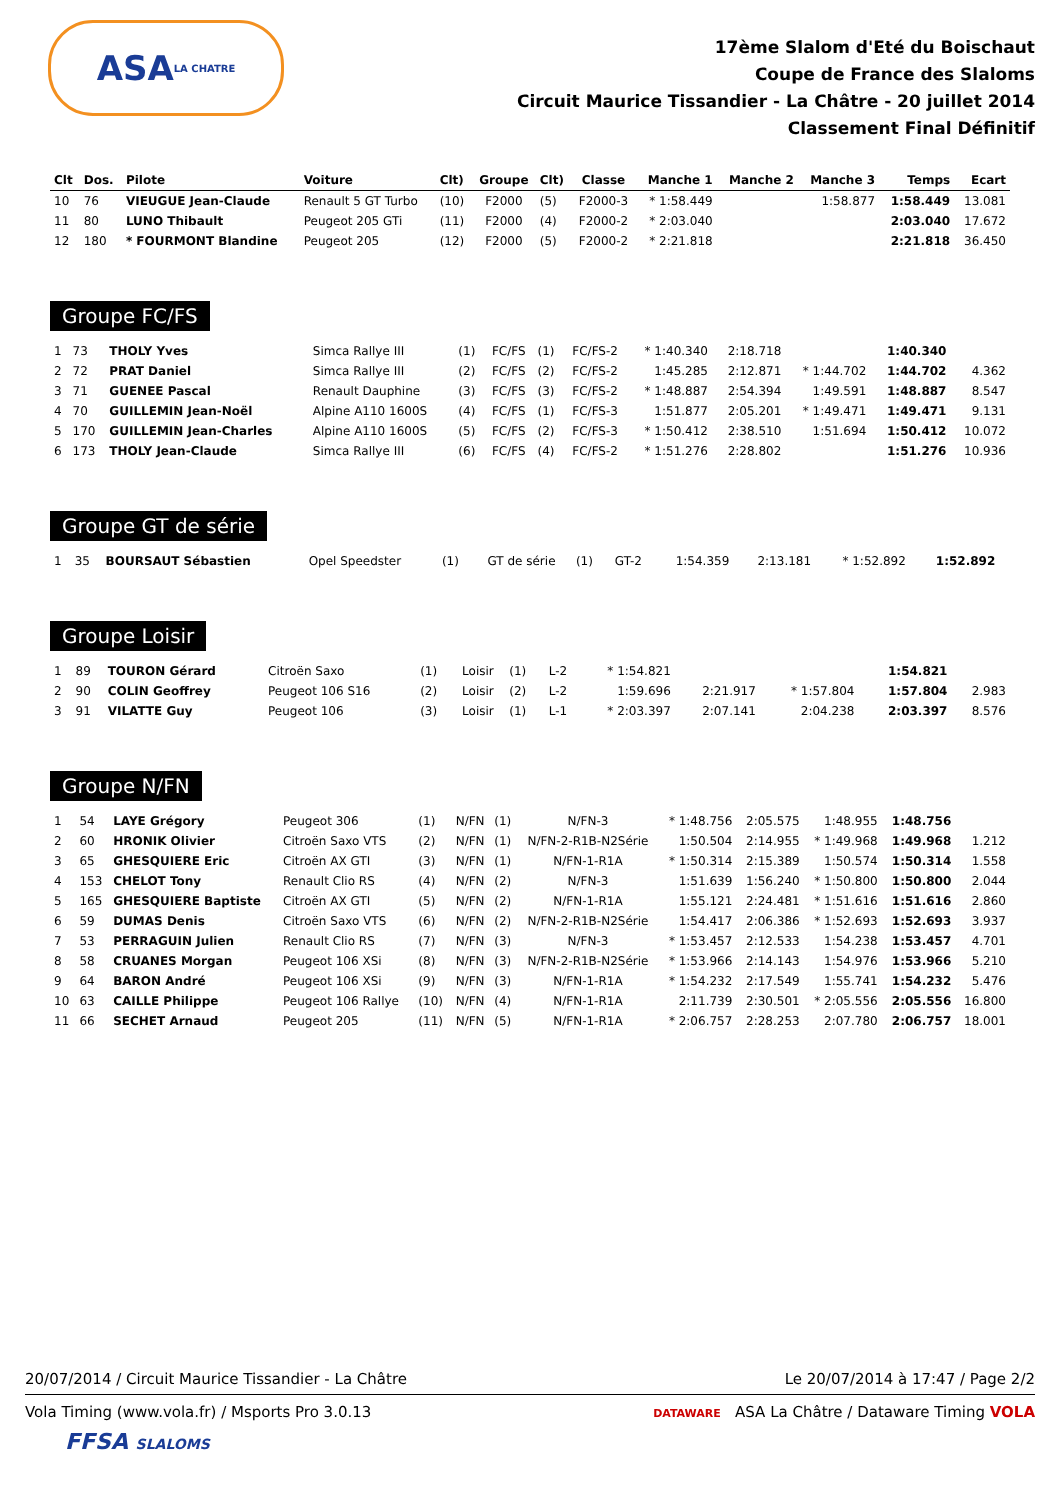ASA LA CHATRE
17ème Slalom d'Eté du Boischaut
Coupe de France des Slaloms
Circuit Maurice Tissandier - La Châtre - 20 juillet 2014
Classement Final Définitif
| Clt | Dos. | Pilote | Voiture | Clt) | Groupe | Clt) | Classe | Manche 1 | Manche 2 | Manche 3 | Temps | Ecart |
| --- | --- | --- | --- | --- | --- | --- | --- | --- | --- | --- | --- | --- |
| 10 | 76 | VIEUGUE Jean-Claude | Renault 5 GT Turbo | (10) | F2000 | (5) | F2000-3 | * 1:58.449 | | 1:58.877 | 1:58.449 | 13.081 |
| 11 | 80 | LUNO Thibault | Peugeot 205 GTi | (11) | F2000 | (4) | F2000-2 | * 2:03.040 | | | 2:03.040 | 17.672 |
| 12 | 180 | * FOURMONT Blandine | Peugeot 205 | (12) | F2000 | (5) | F2000-2 | * 2:21.818 | | | 2:21.818 | 36.450 |
Groupe FC/FS
| 1 | 73 | THOLY Yves | Simca Rallye III | (1) | FC/FS | (1) | FC/FS-2 | * 1:40.340 | 2:18.718 | | 1:40.340 | |
| 2 | 72 | PRAT Daniel | Simca Rallye III | (2) | FC/FS | (2) | FC/FS-2 | 1:45.285 | 2:12.871 | * 1:44.702 | 1:44.702 | 4.362 |
| 3 | 71 | GUENEE Pascal | Renault Dauphine | (3) | FC/FS | (3) | FC/FS-2 | * 1:48.887 | 2:54.394 | 1:49.591 | 1:48.887 | 8.547 |
| 4 | 70 | GUILLEMIN Jean-Noël | Alpine A110 1600S | (4) | FC/FS | (1) | FC/FS-3 | 1:51.877 | 2:05.201 | * 1:49.471 | 1:49.471 | 9.131 |
| 5 | 170 | GUILLEMIN Jean-Charles | Alpine A110 1600S | (5) | FC/FS | (2) | FC/FS-3 | * 1:50.412 | 2:38.510 | 1:51.694 | 1:50.412 | 10.072 |
| 6 | 173 | THOLY Jean-Claude | Simca Rallye III | (6) | FC/FS | (4) | FC/FS-2 | * 1:51.276 | 2:28.802 | | 1:51.276 | 10.936 |
Groupe GT de série
| 1 | 35 | BOURSAUT Sébastien | Opel Speedster | (1) | GT de série | (1) | GT-2 | 1:54.359 | 2:13.181 | * 1:52.892 | 1:52.892 | |
Groupe Loisir
| 1 | 89 | TOURON Gérard | Citroën Saxo | (1) | Loisir | (1) | L-2 | * 1:54.821 | | | 1:54.821 | |
| 2 | 90 | COLIN Geoffrey | Peugeot 106 S16 | (2) | Loisir | (2) | L-2 | 1:59.696 | 2:21.917 | * 1:57.804 | 1:57.804 | 2.983 |
| 3 | 91 | VILATTE Guy | Peugeot 106 | (3) | Loisir | (1) | L-1 | * 2:03.397 | 2:07.141 | 2:04.238 | 2:03.397 | 8.576 |
Groupe N/FN
| 1 | 54 | LAYE Grégory | Peugeot 306 | (1) | N/FN | (1) | N/FN-3 | * 1:48.756 | 2:05.575 | 1:48.955 | 1:48.756 | |
| 2 | 60 | HRONIK Olivier | Citroën Saxo VTS | (2) | N/FN | (1) | N/FN-2-R1B-N2Série | 1:50.504 | 2:14.955 | * 1:49.968 | 1:49.968 | 1.212 |
| 3 | 65 | GHESQUIERE Eric | Citroën AX GTI | (3) | N/FN | (1) | N/FN-1-R1A | * 1:50.314 | 2:15.389 | 1:50.574 | 1:50.314 | 1.558 |
| 4 | 153 | CHELOT Tony | Renault Clio RS | (4) | N/FN | (2) | N/FN-3 | 1:51.639 | 1:56.240 | * 1:50.800 | 1:50.800 | 2.044 |
| 5 | 165 | GHESQUIERE Baptiste | Citroën AX GTI | (5) | N/FN | (2) | N/FN-1-R1A | 1:55.121 | 2:24.481 | * 1:51.616 | 1:51.616 | 2.860 |
| 6 | 59 | DUMAS Denis | Citroën Saxo VTS | (6) | N/FN | (2) | N/FN-2-R1B-N2Série | 1:54.417 | 2:06.386 | * 1:52.693 | 1:52.693 | 3.937 |
| 7 | 53 | PERRAGUIN Julien | Renault Clio RS | (7) | N/FN | (3) | N/FN-3 | * 1:53.457 | 2:12.533 | 1:54.238 | 1:53.457 | 4.701 |
| 8 | 58 | CRUANES Morgan | Peugeot 106 XSi | (8) | N/FN | (3) | N/FN-2-R1B-N2Série | * 1:53.966 | 2:14.143 | 1:54.976 | 1:53.966 | 5.210 |
| 9 | 64 | BARON André | Peugeot 106 XSi | (9) | N/FN | (3) | N/FN-1-R1A | * 1:54.232 | 2:17.549 | 1:55.741 | 1:54.232 | 5.476 |
| 10 | 63 | CAILLE Philippe | Peugeot 106 Rallye | (10) | N/FN | (4) | N/FN-1-R1A | 2:11.739 | 2:30.501 | * 2:05.556 | 2:05.556 | 16.800 |
| 11 | 66 | SECHET Arnaud | Peugeot 205 | (11) | N/FN | (5) | N/FN-1-R1A | * 2:06.757 | 2:28.253 | 2:07.780 | 2:06.757 | 18.001 |
20/07/2014 / Circuit Maurice Tissandier - La Châtre Le 20/07/2014 à 17:47 / Page 2/2
Vola Timing (www.vola.fr) / Msports Pro 3.0.13 DATAWARE ASA La Châtre / Dataware Timing VOLA
FFSA SLALOMS